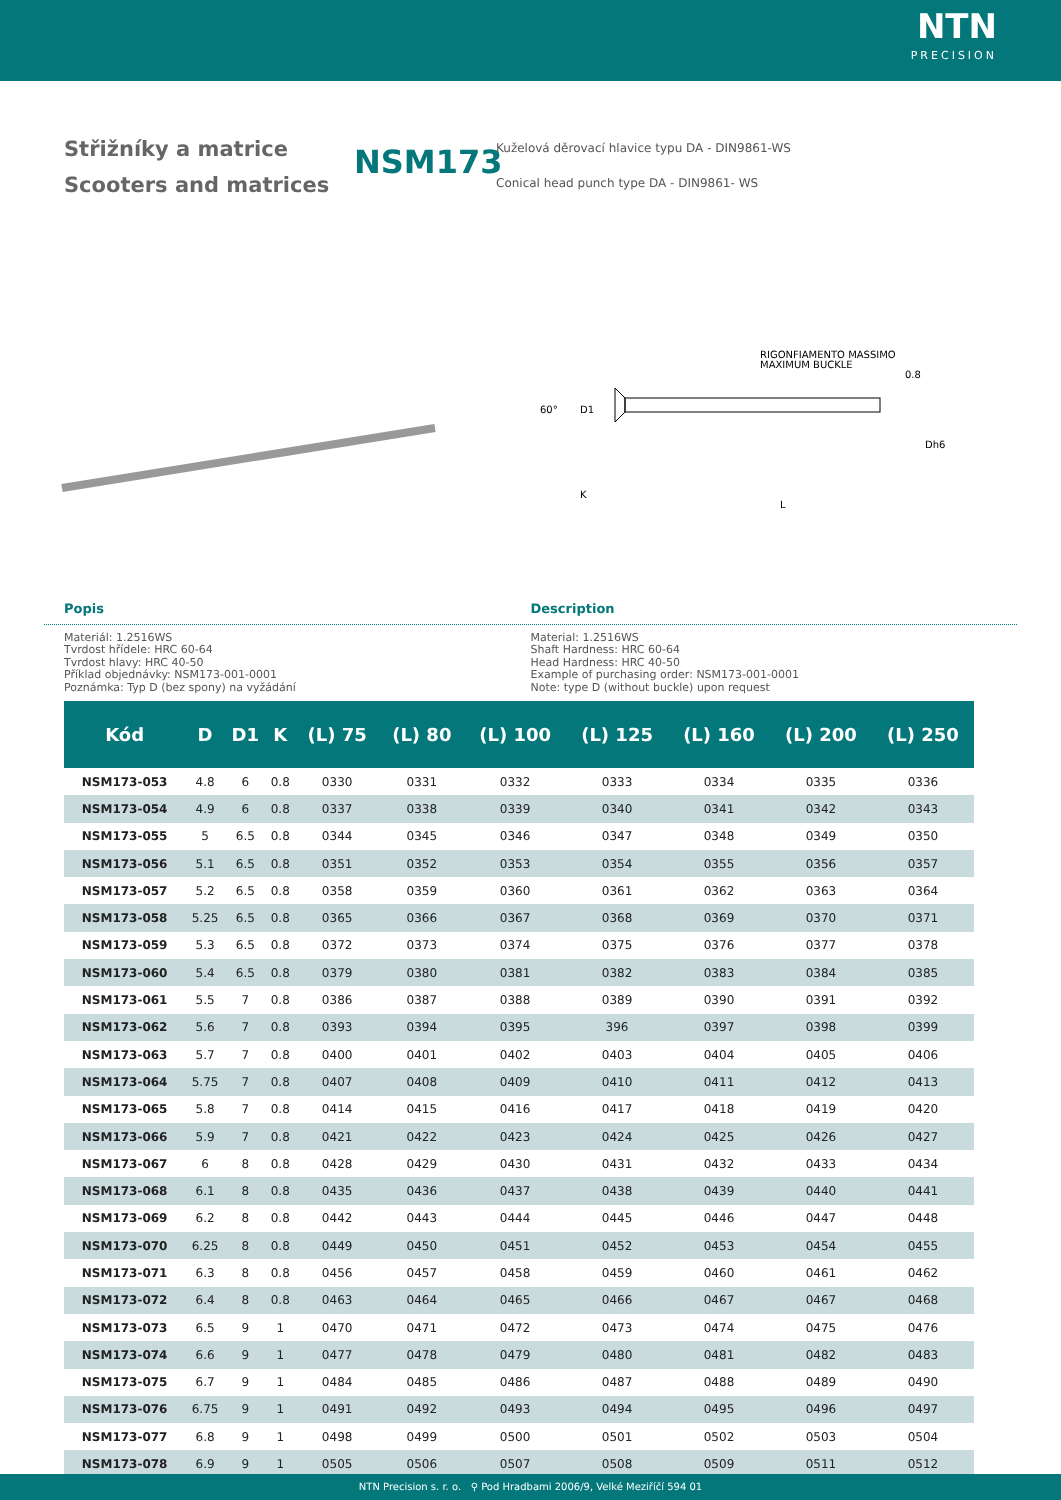NTN
PRECISION
Střižníky a matrice
Scooters and matrices
NSM173
Kuželová děrovací hlavice typu DA - DIN9861-WS
Conical head punch type DA - DIN9861- WS
60°
D1
RIGONFIAMENTO MASSIMO
MAXIMUM BUCKLE
0.8
Dh6
K
L
Popis Description
Materiál: 1.2516WS
Tvrdost hřídele: HRC 60-64
Tvrdost hlavy: HRC 40-50
Příklad objednávky: NSM173-001-0001
Poznámka: Typ D (bez spony) na vyžádání
Material: 1.2516WS
Shaft Hardness: HRC 60-64
Head Hardness: HRC 40-50
Example of purchasing order: NSM173-001-0001
Note: type D (without buckle) upon request
| Kód | D | D1 | K | (L) 75 | (L) 80 | (L) 100 | (L) 125 | (L) 160 | (L) 200 | (L) 250 |
| --- | --- | --- | --- | --- | --- | --- | --- | --- | --- | --- |
| NSM173-053 | 4.8 | 6 | 0.8 | 0330 | 0331 | 0332 | 0333 | 0334 | 0335 | 0336 |
| NSM173-054 | 4.9 | 6 | 0.8 | 0337 | 0338 | 0339 | 0340 | 0341 | 0342 | 0343 |
| NSM173-055 | 5 | 6.5 | 0.8 | 0344 | 0345 | 0346 | 0347 | 0348 | 0349 | 0350 |
| NSM173-056 | 5.1 | 6.5 | 0.8 | 0351 | 0352 | 0353 | 0354 | 0355 | 0356 | 0357 |
| NSM173-057 | 5.2 | 6.5 | 0.8 | 0358 | 0359 | 0360 | 0361 | 0362 | 0363 | 0364 |
| NSM173-058 | 5.25 | 6.5 | 0.8 | 0365 | 0366 | 0367 | 0368 | 0369 | 0370 | 0371 |
| NSM173-059 | 5.3 | 6.5 | 0.8 | 0372 | 0373 | 0374 | 0375 | 0376 | 0377 | 0378 |
| NSM173-060 | 5.4 | 6.5 | 0.8 | 0379 | 0380 | 0381 | 0382 | 0383 | 0384 | 0385 |
| NSM173-061 | 5.5 | 7 | 0.8 | 0386 | 0387 | 0388 | 0389 | 0390 | 0391 | 0392 |
| NSM173-062 | 5.6 | 7 | 0.8 | 0393 | 0394 | 0395 | 396 | 0397 | 0398 | 0399 |
| NSM173-063 | 5.7 | 7 | 0.8 | 0400 | 0401 | 0402 | 0403 | 0404 | 0405 | 0406 |
| NSM173-064 | 5.75 | 7 | 0.8 | 0407 | 0408 | 0409 | 0410 | 0411 | 0412 | 0413 |
| NSM173-065 | 5.8 | 7 | 0.8 | 0414 | 0415 | 0416 | 0417 | 0418 | 0419 | 0420 |
| NSM173-066 | 5.9 | 7 | 0.8 | 0421 | 0422 | 0423 | 0424 | 0425 | 0426 | 0427 |
| NSM173-067 | 6 | 8 | 0.8 | 0428 | 0429 | 0430 | 0431 | 0432 | 0433 | 0434 |
| NSM173-068 | 6.1 | 8 | 0.8 | 0435 | 0436 | 0437 | 0438 | 0439 | 0440 | 0441 |
| NSM173-069 | 6.2 | 8 | 0.8 | 0442 | 0443 | 0444 | 0445 | 0446 | 0447 | 0448 |
| NSM173-070 | 6.25 | 8 | 0.8 | 0449 | 0450 | 0451 | 0452 | 0453 | 0454 | 0455 |
| NSM173-071 | 6.3 | 8 | 0.8 | 0456 | 0457 | 0458 | 0459 | 0460 | 0461 | 0462 |
| NSM173-072 | 6.4 | 8 | 0.8 | 0463 | 0464 | 0465 | 0466 | 0467 | 0467 | 0468 |
| NSM173-073 | 6.5 | 9 | 1 | 0470 | 0471 | 0472 | 0473 | 0474 | 0475 | 0476 |
| NSM173-074 | 6.6 | 9 | 1 | 0477 | 0478 | 0479 | 0480 | 0481 | 0482 | 0483 |
| NSM173-075 | 6.7 | 9 | 1 | 0484 | 0485 | 0486 | 0487 | 0488 | 0489 | 0490 |
| NSM173-076 | 6.75 | 9 | 1 | 0491 | 0492 | 0493 | 0494 | 0495 | 0496 | 0497 |
| NSM173-077 | 6.8 | 9 | 1 | 0498 | 0499 | 0500 | 0501 | 0502 | 0503 | 0504 |
| NSM173-078 | 6.9 | 9 | 1 | 0505 | 0506 | 0507 | 0508 | 0509 | 0511 | 0512 |
NTN Precision s. r. o. ⚲ Pod Hradbami 2006/9, Velké Meziříčí 594 01